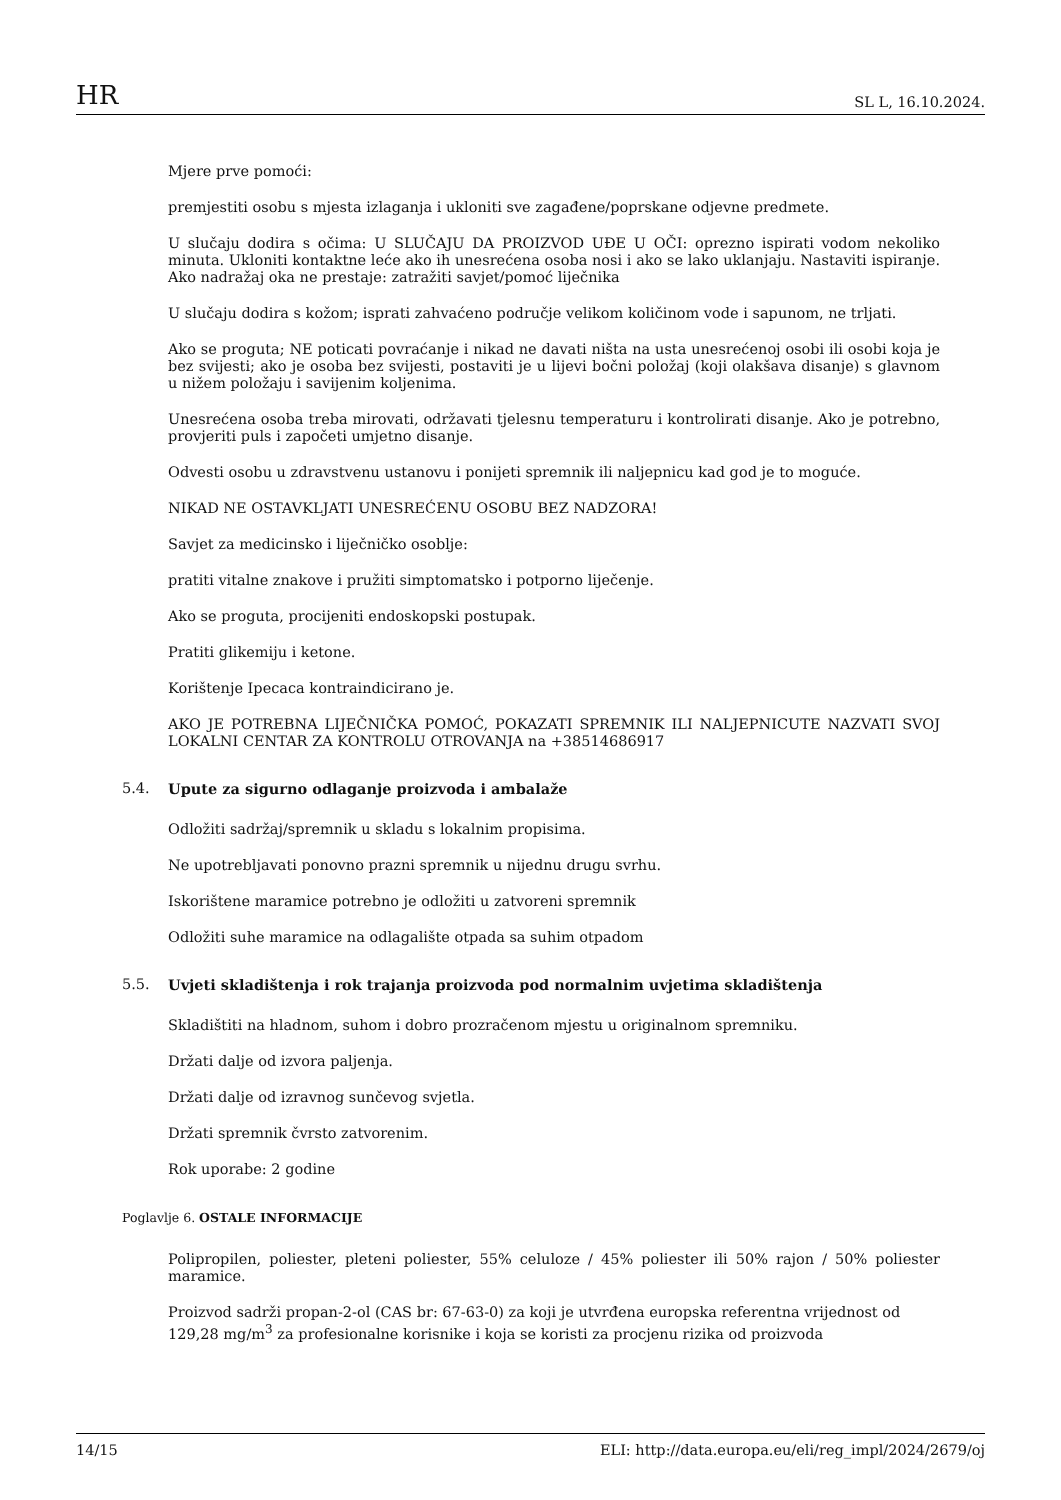HR SL L, 16.10.2024.
Mjere prve pomoći:
premjestiti osobu s mjesta izlaganja i ukloniti sve zagađene/poprskane odjevne predmete.
U slučaju dodira s očima: U SLUČAJU DA PROIZVOD UĐE U OČI: oprezno ispirati vodom nekoliko minuta. Ukloniti kontaktne leće ako ih unesrećena osoba nosi i ako se lako uklanjaju. Nastaviti ispiranje. Ako nadražaj oka ne prestaje: zatražiti savjet/pomoć liječnika
U slučaju dodira s kožom; isprati zahvaćeno područje velikom količinom vode i sapunom, ne trljati.
Ako se proguta; NE poticati povraćanje i nikad ne davati ništa na usta unesrećenoj osobi ili osobi koja je bez svijesti; ako je osoba bez svijesti, postaviti je u lijevi bočni položaj (koji olakšava disanje) s glavnom u nižem položaju i savijenim koljenima.
Unesrećena osoba treba mirovati, održavati tjelesnu temperaturu i kontrolirati disanje. Ako je potrebno, provjeriti puls i započeti umjetno disanje.
Odvesti osobu u zdravstvenu ustanovu i ponijeti spremnik ili naljepnicu kad god je to moguće.
NIKAD NE OSTAVKLJATI UNESREĆENU OSOBU BEZ NADZORA!
Savjet za medicinsko i liječničko osoblje:
pratiti vitalne znakove i pružiti simptomatsko i potporno liječenje.
Ako se proguta, procijeniti endoskopski postupak.
Pratiti glikemiju i ketone.
Korištenje Ipecaca kontraindicirano je.
AKO JE POTREBNA LIJEČNIČKA POMOĆ, POKAZATI SPREMNIK ILI NALJEPNICUTE NAZVATI SVOJ LOKALNI CENTAR ZA KONTROLU OTROVANJA na +38514686917
5.4. Upute za sigurno odlaganje proizvoda i ambalaže
Odložiti sadržaj/spremnik u skladu s lokalnim propisima.
Ne upotrebljavati ponovno prazni spremnik u nijednu drugu svrhu.
Iskorištene maramice potrebno je odložiti u zatvoreni spremnik
Odložiti suhe maramice na odlagalište otpada sa suhim otpadom
5.5. Uvjeti skladištenja i rok trajanja proizvoda pod normalnim uvjetima skladištenja
Skladištiti na hladnom, suhom i dobro prozračenom mjestu u originalnom spremniku.
Držati dalje od izvora paljenja.
Držati dalje od izravnog sunčevog svjetla.
Držati spremnik čvrsto zatvorenim.
Rok uporabe: 2 godine
Poglavlje 6. OSTALE INFORMACIJE
Polipropilen, poliester, pleteni poliester, 55% celuloze / 45% poliester ili 50% rajon / 50% poliester maramice.
Proizvod sadrži propan-2-ol (CAS br: 67-63-0) za koji je utvrđena europska referentna vrijednost od 129,28 mg/m<sup>3</sup> za profesionalne korisnike i koja se koristi za procjenu rizika od proizvoda
14/15 ELI: http://data.europa.eu/eli/reg_impl/2024/2679/oj